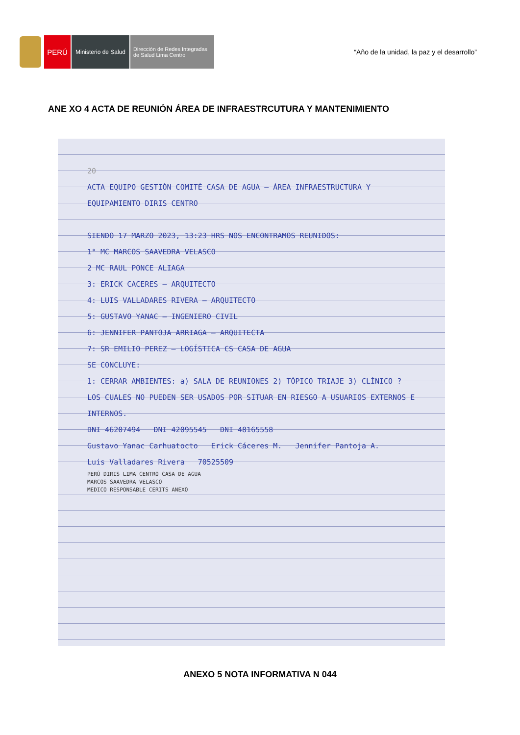PERÚ
Ministerio de Salud
Dirección de Redes Integradas
de Salud Lima Centro
“Año de la unidad, la paz y el desarrollo”
ANE XO 4 ACTA DE REUNIÓN ÁREA DE INFRAESTRCUTURA Y MANTENIMIENTO
20
ACTA EQUIPO GESTIÓN COMITÉ CASA DE AGUA – ÁREA INFRAESTRUCTURA Y EQUIPAMIENTO DIRIS CENTRO
SIENDO 17 MARZO 2023, 13:23 HRS NOS ENCONTRAMOS REUNIDOS:
1° MC MARCOS SAAVEDRA VELASCO
2 MC RAUL PONCE ALIAGA
3: ERICK CACERES – ARQUITECTO
4: LUIS VALLADARES RIVERA – ARQUITECTO
5: GUSTAVO YANAC – INGENIERO CIVIL
6: JENNIFER PANTOJA ARRIAGA – ARQUITECTA
7: SR EMILIO PEREZ – LOGÍSTICA CS CASA DE AGUA
SE CONCLUYE:
1: CERRAR AMBIENTES: a) SALA DE REUNIONES 2) TÓPICO TRIAJE 3) CLÍNICO ?
LOS CUALES NO PUEDEN SER USADOS POR SITUAR EN RIESGO A USUARIOS EXTERNOS E INTERNOS.
DNI 46207494 DNI 42095545 DNI 48165558
Gustavo Yanac Carhuatocto Erick Cáceres M. Jennifer Pantoja A.
Luis Valladares Rivera 70525509
PERÚ DIRIS LIMA CENTRO CASA DE AGUA
MARCOS SAAVEDRA VELASCO
MEDICO RESPONSABLE CERITS ANEXO
ANEXO 5 NOTA INFORMATIVA N 044